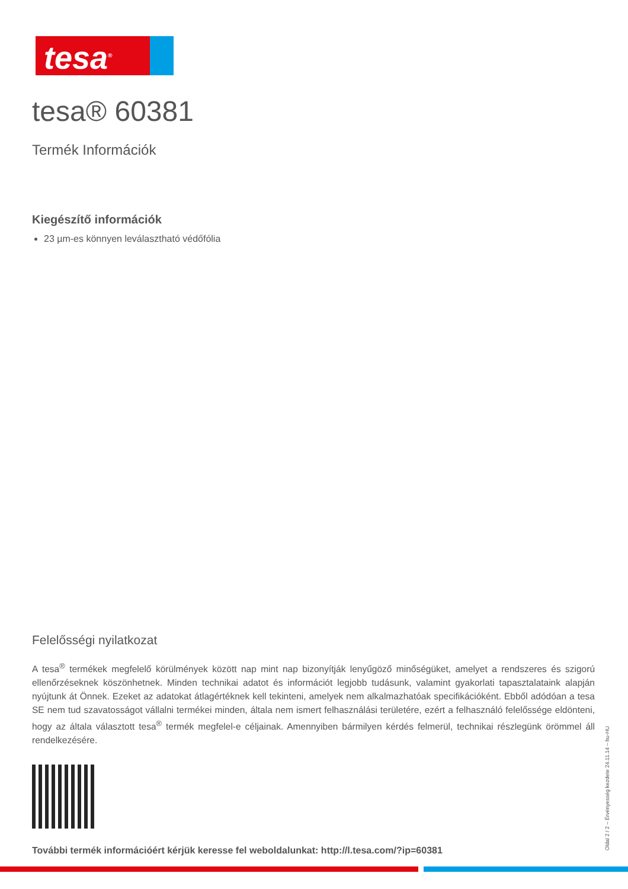tesa<sup>®</sup>
tesa® 60381
Termék Információk
Kiegészítő információk
23 µm-es könnyen leválasztható védőfólia
Felelősségi nyilatkozat
A tesa<sup>®</sup> termékek megfelelő körülmények között nap mint nap bizonyítják lenyűgöző minőségüket, amelyet a rendszeres és szigorú ellenőrzéseknek köszönhetnek. Minden technikai adatot és információt legjobb tudásunk, valamint gyakorlati tapasztalataink alapján nyújtunk át Önnek. Ezeket az adatokat átlagértéknek kell tekinteni, amelyek nem alkalmazhatóak specifikációként. Ebből adódóan a tesa SE nem tud szavatosságot vállalni termékei minden, általa nem ismert felhasználási területére, ezért a felhasználó felelőssége eldönteni, hogy az általa választott tesa<sup>®</sup> termék megfelel-e céljainak. Amennyiben bármilyen kérdés felmerül, technikai részlegünk örömmel áll rendelkezésére.
További termék információért kérjük keresse fel weboldalunkat: http://l.tesa.com/?ip=60381
Oldal 2 / 2 – Érvényesség kezdete 24.11.14 – hu-HU